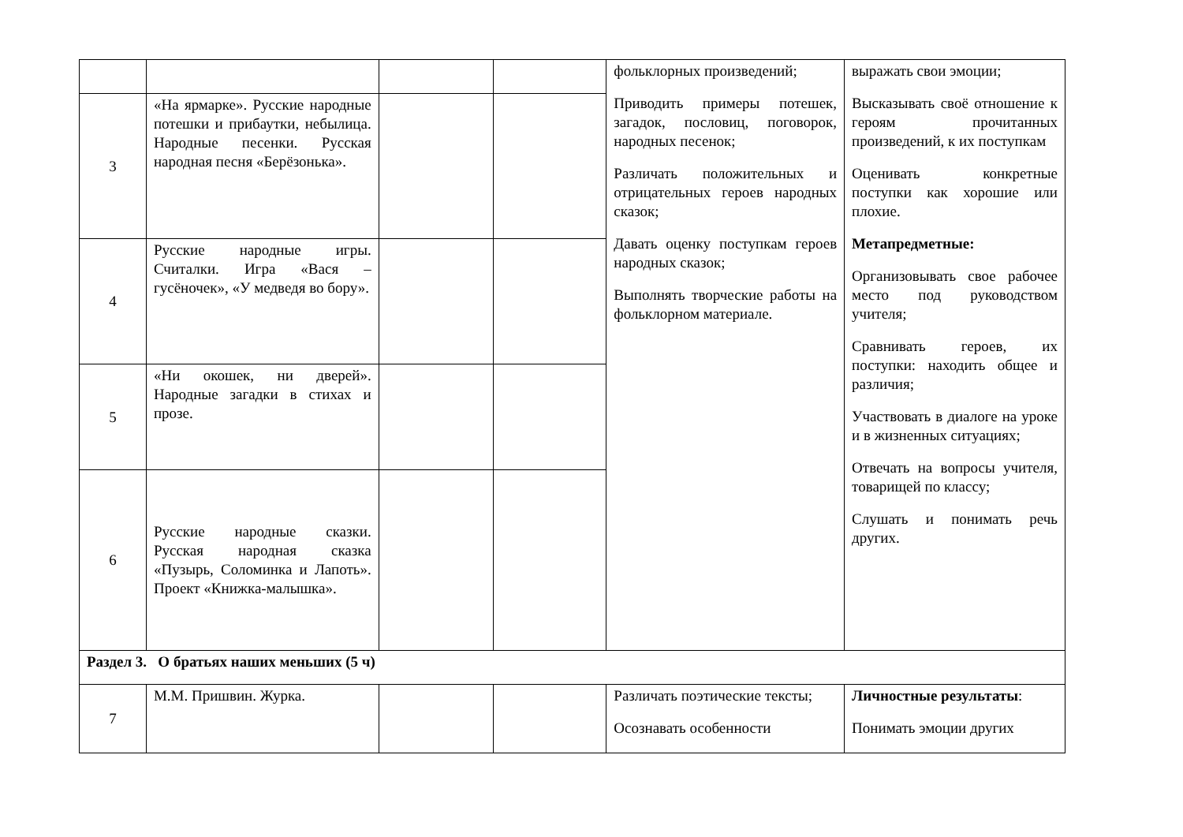| | | | | фольклорных произведений; Приводить примеры потешек, загадок, пословиц, поговорок, народных песенок; Различать положительных и отрицательных героев народных сказок; Давать оценку поступкам героев народных сказок; Выполнять творческие работы на фольклорном материале. | выражать свои эмоции; Высказывать своё отношение к героям прочитанных произведений, к их поступкам Оценивать конкретные поступки как хорошие или плохие. Метапредметные: Организовывать свое рабочее место под руководством учителя; Сравнивать героев, их поступки: находить общее и различия; Участвовать в диалоге на уроке и в жизненных ситуациях; Отвечать на вопросы учителя, товарищей по классу; Слушать и понимать речь других. |
| 3 | «На ярмарке». Русские народные потешки и прибаутки, небылица. Народные песенки. Русская народная песня «Берёзонька». | | | | |
| 4 | Русские народные игры. Считалки. Игра «Вася – гусёночек», «У медведя во бору». | | | | |
| 5 | «Ни окошек, ни дверей». Народные загадки в стихах и прозе. | | | | |
| 6 | Русские народные сказки. Русская народная сказка «Пузырь, Соломинка и Лапоть». Проект «Книжка-малышка». | | | | |
| Раздел 3. О братьях наших меньших (5 ч) | | | | | |
| 7 | М.М. Пришвин. Журка. | | | Различать поэтические тексты; Осознавать особенности | Личностные результаты : Понимать эмоции других |